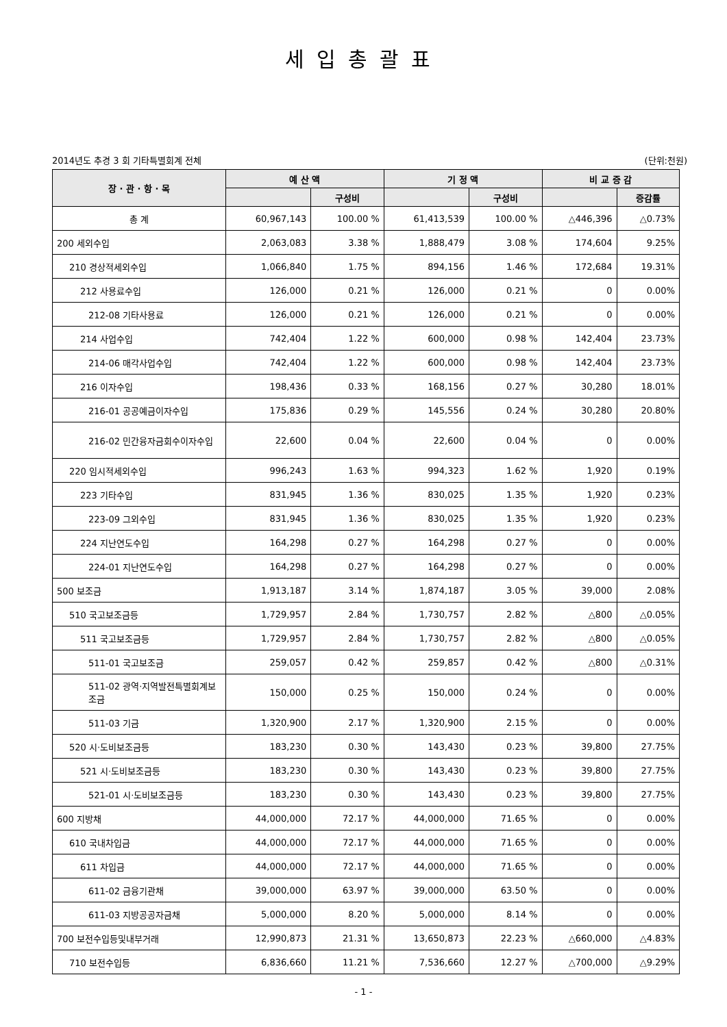세입총괄표
2014년도 추경 3 회 기타특별회계 전체 (단위:천원)
| 장 · 관 · 항 · 목 | 예 산 액 | | 기 정 액 | | 비 교 증 감 | |
| --- | --- | --- | --- | --- | --- | --- |
| | | 구성비 | | 구성비 | | 증감률 |
| 총 계 | 60,967,143 | 100.00 % | 61,413,539 | 100.00 % | △446,396 | △0.73% |
| 200 세외수입 | 2,063,083 | 3.38 % | 1,888,479 | 3.08 % | 174,604 | 9.25% |
| 210 경상적세외수입 | 1,066,840 | 1.75 % | 894,156 | 1.46 % | 172,684 | 19.31% |
| 212 사용료수입 | 126,000 | 0.21 % | 126,000 | 0.21 % | 0 | 0.00% |
| 212-08 기타사용료 | 126,000 | 0.21 % | 126,000 | 0.21 % | 0 | 0.00% |
| 214 사업수입 | 742,404 | 1.22 % | 600,000 | 0.98 % | 142,404 | 23.73% |
| 214-06 매각사업수입 | 742,404 | 1.22 % | 600,000 | 0.98 % | 142,404 | 23.73% |
| 216 이자수입 | 198,436 | 0.33 % | 168,156 | 0.27 % | 30,280 | 18.01% |
| 216-01 공공예금이자수입 | 175,836 | 0.29 % | 145,556 | 0.24 % | 30,280 | 20.80% |
| 216-02 민간융자금회수이자수입 | 22,600 | 0.04 % | 22,600 | 0.04 % | 0 | 0.00% |
| 220 임시적세외수입 | 996,243 | 1.63 % | 994,323 | 1.62 % | 1,920 | 0.19% |
| 223 기타수입 | 831,945 | 1.36 % | 830,025 | 1.35 % | 1,920 | 0.23% |
| 223-09 그외수입 | 831,945 | 1.36 % | 830,025 | 1.35 % | 1,920 | 0.23% |
| 224 지난연도수입 | 164,298 | 0.27 % | 164,298 | 0.27 % | 0 | 0.00% |
| 224-01 지난연도수입 | 164,298 | 0.27 % | 164,298 | 0.27 % | 0 | 0.00% |
| 500 보조금 | 1,913,187 | 3.14 % | 1,874,187 | 3.05 % | 39,000 | 2.08% |
| 510 국고보조금등 | 1,729,957 | 2.84 % | 1,730,757 | 2.82 % | △800 | △0.05% |
| 511 국고보조금등 | 1,729,957 | 2.84 % | 1,730,757 | 2.82 % | △800 | △0.05% |
| 511-01 국고보조금 | 259,057 | 0.42 % | 259,857 | 0.42 % | △800 | △0.31% |
| 511-02 광역·지역발전특별회계보조금 | 150,000 | 0.25 % | 150,000 | 0.24 % | 0 | 0.00% |
| 511-03 기금 | 1,320,900 | 2.17 % | 1,320,900 | 2.15 % | 0 | 0.00% |
| 520 시·도비보조금등 | 183,230 | 0.30 % | 143,430 | 0.23 % | 39,800 | 27.75% |
| 521 시·도비보조금등 | 183,230 | 0.30 % | 143,430 | 0.23 % | 39,800 | 27.75% |
| 521-01 시·도비보조금등 | 183,230 | 0.30 % | 143,430 | 0.23 % | 39,800 | 27.75% |
| 600 지방채 | 44,000,000 | 72.17 % | 44,000,000 | 71.65 % | 0 | 0.00% |
| 610 국내차입금 | 44,000,000 | 72.17 % | 44,000,000 | 71.65 % | 0 | 0.00% |
| 611 차입금 | 44,000,000 | 72.17 % | 44,000,000 | 71.65 % | 0 | 0.00% |
| 611-02 금융기관채 | 39,000,000 | 63.97 % | 39,000,000 | 63.50 % | 0 | 0.00% |
| 611-03 지방공공자금채 | 5,000,000 | 8.20 % | 5,000,000 | 8.14 % | 0 | 0.00% |
| 700 보전수입등및내부거래 | 12,990,873 | 21.31 % | 13,650,873 | 22.23 % | △660,000 | △4.83% |
| 710 보전수입등 | 6,836,660 | 11.21 % | 7,536,660 | 12.27 % | △700,000 | △9.29% |
- 1 -